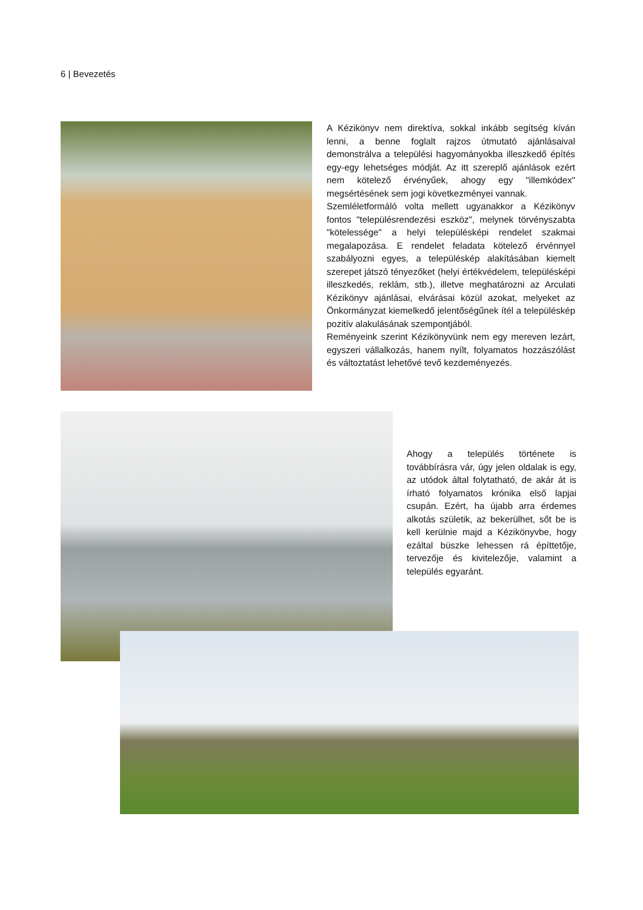6 | Bevezetés
A Kézikönyv nem direktíva, sokkal inkább segítség kíván lenni, a benne foglalt rajzos útmutató ajánlásaival demonstrálva a települési hagyományokba illeszkedő építés egy-egy lehetséges módját. Az itt szereplő ajánlások ezért nem kötelező érvényűek, ahogy egy "illemkódex" megsértésének sem jogi következményei vannak.
Szemléletformáló volta mellett ugyanakkor a Kézikönyv fontos "településrendezési eszköz", melynek törvényszabta "kötelessége" a helyi településképi rendelet szakmai megalapozása. E rendelet feladata kötelező érvénnyel szabályozni egyes, a településkép alakításában kiemelt szerepet játszó tényezőket (helyi értékvédelem, településképi illeszkedés, reklám, stb.), illetve meghatározni az Arculati Kézikönyv ajánlásai, elvárásai közül azokat, melyeket az Önkormányzat kiemelkedő jelentőségűnek ítél a településkép pozitív alakulásának szempontjából.
Reményeink szerint Kézikönyvünk nem egy mereven lezárt, egyszeri vállalkozás, hanem nyílt, folyamatos hozzászólást és változtatást lehetővé tevő kezdeményezés.
Ahogy a település története is továbbírásra vár, úgy jelen oldalak is egy, az utódok által folytatható, de akár át is írható folyamatos krónika első lapjai csupán. Ezért, ha újabb arra érdemes alkotás születik, az bekerülhet, sőt be is kell kerülnie majd a Kézikönyvbe, hogy ezáltal büszke lehessen rá építtetője, tervezője és kivitelezője, valamint a település egyaránt.